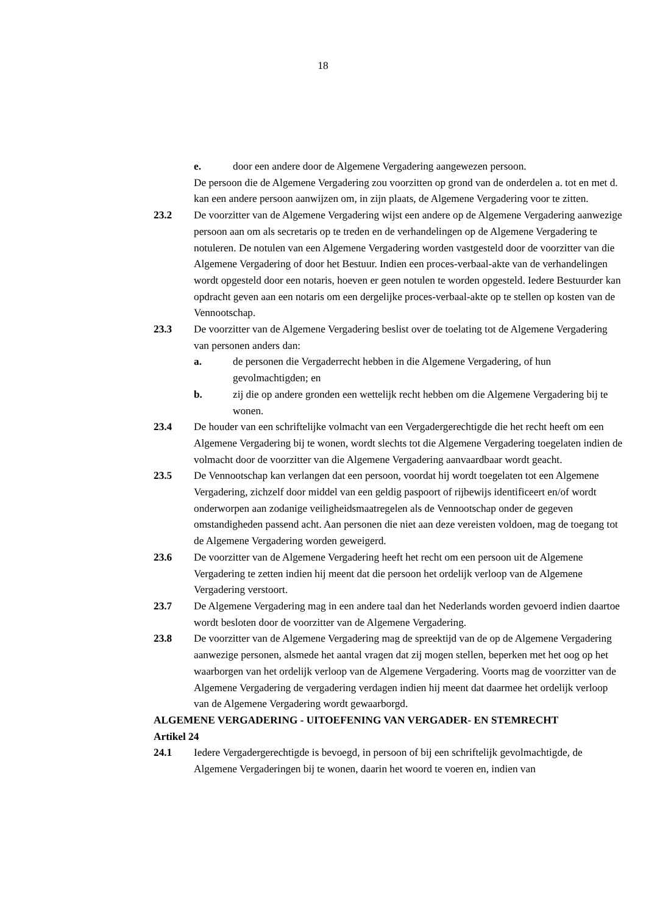18
e. door een andere door de Algemene Vergadering aangewezen persoon.
De persoon die de Algemene Vergadering zou voorzitten op grond van de onderdelen a. tot en met d. kan een andere persoon aanwijzen om, in zijn plaats, de Algemene Vergadering voor te zitten.
23.2 De voorzitter van de Algemene Vergadering wijst een andere op de Algemene Vergadering aanwezige persoon aan om als secretaris op te treden en de verhandelingen op de Algemene Vergadering te notuleren. De notulen van een Algemene Vergadering worden vastgesteld door de voorzitter van die Algemene Vergadering of door het Bestuur. Indien een proces-verbaal-akte van de verhandelingen wordt opgesteld door een notaris, hoeven er geen notulen te worden opgesteld. Iedere Bestuurder kan opdracht geven aan een notaris om een dergelijke proces-verbaal-akte op te stellen op kosten van de Vennootschap.
23.3 De voorzitter van de Algemene Vergadering beslist over de toelating tot de Algemene Vergadering van personen anders dan:
a. de personen die Vergaderrecht hebben in die Algemene Vergadering, of hun gevolmachtigden; en
b. zij die op andere gronden een wettelijk recht hebben om die Algemene Vergadering bij te wonen.
23.4 De houder van een schriftelijke volmacht van een Vergadergerechtigde die het recht heeft om een Algemene Vergadering bij te wonen, wordt slechts tot die Algemene Vergadering toegelaten indien de volmacht door de voorzitter van die Algemene Vergadering aanvaardbaar wordt geacht.
23.5 De Vennootschap kan verlangen dat een persoon, voordat hij wordt toegelaten tot een Algemene Vergadering, zichzelf door middel van een geldig paspoort of rijbewijs identificeert en/of wordt onderworpen aan zodanige veiligheidsmaatregelen als de Vennootschap onder de gegeven omstandigheden passend acht. Aan personen die niet aan deze vereisten voldoen, mag de toegang tot de Algemene Vergadering worden geweigerd.
23.6 De voorzitter van de Algemene Vergadering heeft het recht om een persoon uit de Algemene Vergadering te zetten indien hij meent dat die persoon het ordelijk verloop van de Algemene Vergadering verstoort.
23.7 De Algemene Vergadering mag in een andere taal dan het Nederlands worden gevoerd indien daartoe wordt besloten door de voorzitter van de Algemene Vergadering.
23.8 De voorzitter van de Algemene Vergadering mag de spreektijd van de op de Algemene Vergadering aanwezige personen, alsmede het aantal vragen dat zij mogen stellen, beperken met het oog op het waarborgen van het ordelijk verloop van de Algemene Vergadering. Voorts mag de voorzitter van de Algemene Vergadering de vergadering verdagen indien hij meent dat daarmee het ordelijk verloop van de Algemene Vergadering wordt gewaarborgd.
ALGEMENE VERGADERING - UITOEFENING VAN VERGADER- EN STEMRECHT
Artikel 24
24.1 Iedere Vergadergerechtigde is bevoegd, in persoon of bij een schriftelijk gevolmachtigde, de Algemene Vergaderingen bij te wonen, daarin het woord te voeren en, indien van